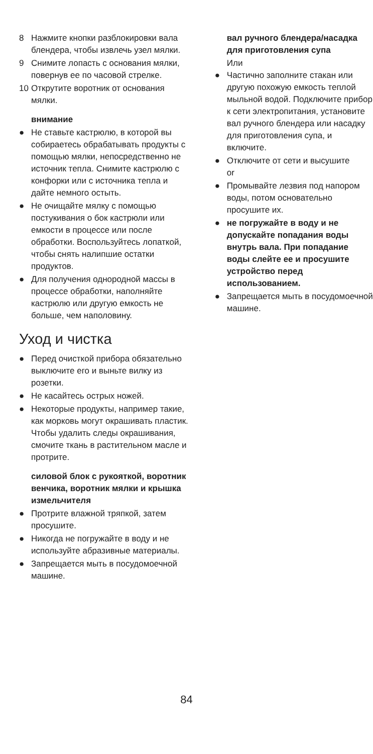8 Нажмите кнопки разблокировки вала блендера, чтобы извлечь узел мялки.
9 Снимите лопасть с основания мялки, повернув ее по часовой стрелке.
10 Открутите воротник от основания мялки.
внимание
● Не ставьте кастрюлю, в которой вы собираетесь обрабатывать продукты с помощью мялки, непосредственно не источник тепла. Снимите кастрюлю с конфорки или с источника тепла и дайте немного остыть.
● Не очищайте мялку с помощью постукивания о бок кастрюли или емкости в процессе или после обработки. Воспользуйтесь лопаткой, чтобы снять налипшие остатки продуктов.
● Для получения однородной массы в процессе обработки, наполняйте кастрюлю или другую емкость не больше, чем наполовину.
Уход и чистка
● Перед очисткой прибора обязательно выключите его и выньте вилку из розетки.
● Не касайтесь острых ножей.
● Некоторые продукты, например такие, как морковь могут окрашивать пластик. Чтобы удалить следы окрашивания, смочите ткань в растительном масле и протрите.
силовой блок с рукояткой, воротник венчика, воротник мялки и крышка измельчителя
● Протрите влажной тряпкой, затем просушите.
● Никогда не погружайте в воду и не используйте абразивные материалы.
● Запрещается мыть в посудомоечной машине.
вал ручного блендера/насадка для приготовления супа
Или
● Частично заполните стакан или другую похожую емкость теплой мыльной водой. Подключите прибор к сети электропитания, установите вал ручного блендера или насадку для приготовления супа, и включите.
● Отключите от сети и высушите
or
● Промывайте лезвия под напором воды, потом основательно просушите их.
● не погружайте в воду и не допускайте попадания воды внутрь вала. При попадание воды слейте ее и просушите устройство перед использованием.
● Запрещается мыть в посудомоечной машине.
84